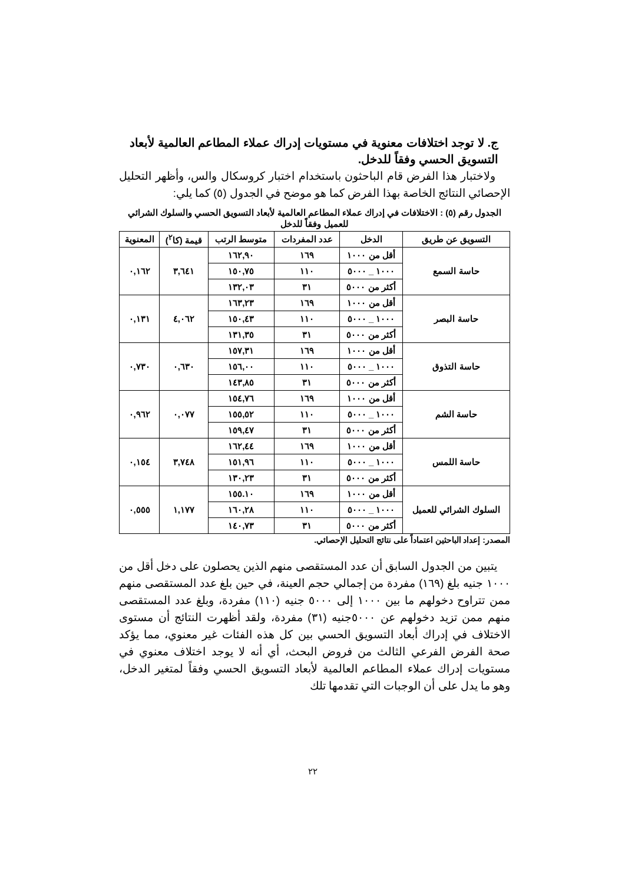ج. لا توجد اختلافات معنوية في مستويات إدراك عملاء المطاعم العالمية لأبعاد التسويق الحسي وفقاً للدخل.
ولاختبار هذا الفرض قام الباحثون باستخدام اختبار كروسكال والس، وأظهر التحليل الإحصائي النتائج الخاصة بهذا الفرض كما هو موضح في الجدول (٥) كما يلي:
الجدول رقم (٥) : الاختلافات في إدراك عملاء المطاعم العالمية لأبعاد التسويق الحسي والسلوك الشرائي للعميل وفقاً للدخل
| التسويق عن طريق | الدخل | عدد المفردات | متوسط الرتب | قيمة (كا<sup>٢</sup>) | المعنوية |
| --- | --- | --- | --- | --- | --- |
| حاسة السمع | أقل من ١٠٠٠ | ١٦٩ | ١٦٢,٩٠ | ٣,٦٤١ | ٠,١٦٢ |
| | ١٠٠٠ _ ٥٠٠٠ | ١١٠ | ١٥٠,٧٥ | | |
| | أكثر من ٥٠٠٠ | ٣١ | ١٣٢,٠٣ | | |
| حاسة البصر | أقل من ١٠٠٠ | ١٦٩ | ١٦٣,٢٣ | ٤,٠٦٢ | ٠,١٣١ |
| | ١٠٠٠ _ ٥٠٠٠ | ١١٠ | ١٥٠,٤٣ | | |
| | أكثر من ٥٠٠٠ | ٣١ | ١٣١,٣٥ | | |
| حاسة التذوق | أقل من ١٠٠٠ | ١٦٩ | ١٥٧,٣١ | ٠,٦٣٠ | ٠,٧٣٠ |
| | ١٠٠٠ _ ٥٠٠٠ | ١١٠ | ١٥٦,٠٠ | | |
| | أكثر من ٥٠٠٠ | ٣١ | ١٤٣,٨٥ | | |
| حاسة الشم | أقل من ١٠٠٠ | ١٦٩ | ١٥٤,٧٦ | ٠,٠٧٧ | ٠,٩٦٢ |
| | ١٠٠٠ _ ٥٠٠٠ | ١١٠ | ١٥٥,٥٢ | | |
| | أكثر من ٥٠٠٠ | ٣١ | ١٥٩,٤٧ | | |
| حاسة اللمس | أقل من ١٠٠٠ | ١٦٩ | ١٦٢,٤٤ | ٣,٧٤٨ | ٠,١٥٤ |
| | ١٠٠٠ _ ٥٠٠٠ | ١١٠ | ١٥١,٩٦ | | |
| | أكثر من ٥٠٠٠ | ٣١ | ١٣٠,٢٣ | | |
| السلوك الشرائي للعميل | أقل من ١٠٠٠ | ١٦٩ | ١٥٥.١٠ | ١,١٧٧ | ٠,٥٥٥ |
| | ١٠٠٠ _ ٥٠٠٠ | ١١٠ | ١٦٠,٢٨ | | |
| | أكثر من ٥٠٠٠ | ٣١ | ١٤٠,٧٣ | | |
المصدر: إعداد الباحثين اعتماداً على نتائج التحليل الإحصائي.
يتبين من الجدول السابق أن عدد المستقصى منهم الذين يحصلون على دخل أقل من ١٠٠٠ جنيه بلغ (١٦٩) مفردة من إجمالي حجم العينة، في حين بلغ عدد المستقصى منهم ممن تتراوح دخولهم ما بين ١٠٠٠ إلى ٥٠٠٠ جنيه (١١٠) مفردة، وبلغ عدد المستقصى منهم ممن تزيد دخولهم عن ٥٠٠٠جنيه (٣١) مفردة، ولقد أظهرت النتائج أن مستوى الاختلاف في إدراك أبعاد التسويق الحسي بين كل هذه الفئات غير معنوي، مما يؤكد صحة الفرض الفرعي الثالث من فروض البحث، أي أنه لا يوجد اختلاف معنوي في مستويات إدراك عملاء المطاعم العالمية لأبعاد التسويق الحسي وفقاً لمتغير الدخل، وهو ما يدل على أن الوجبات التي تقدمها تلك
٢٢